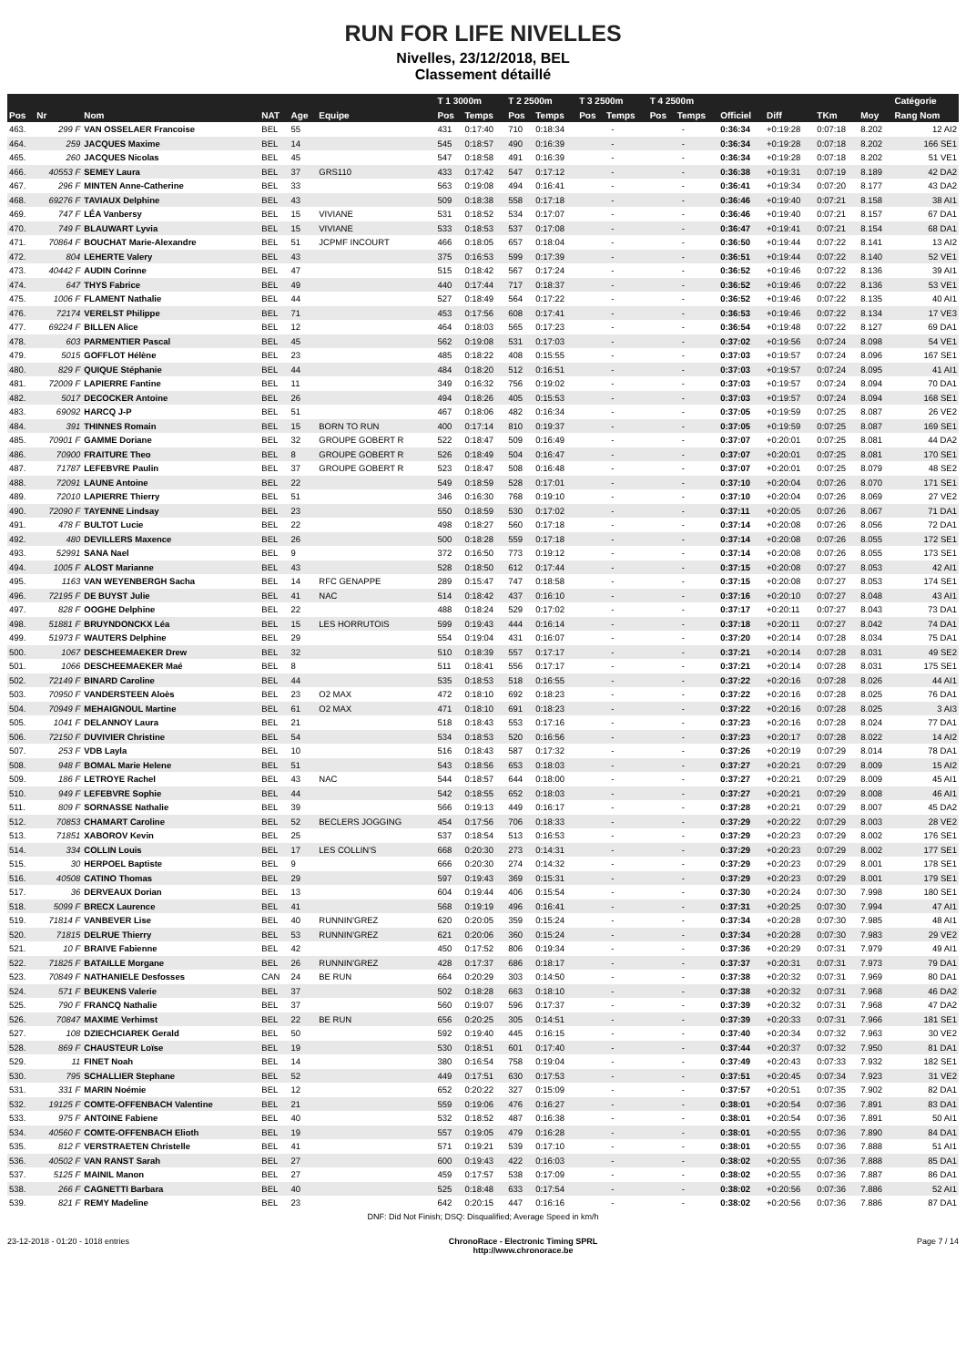RUN FOR LIFE NIVELLES
Nivelles, 23/12/2018, BEL
Classement détaillé
| | | | | | | T 1 3000m | | T 2 2500m | | T 3 2500m | | T 4 2500m | | | | | | Catégorie |
| --- | --- | --- | --- | --- | --- | --- | --- | --- | --- | --- | --- | --- | --- | --- | --- | --- | --- | --- |
| Pos | Nr | Nom | NAT | Age | Equipe | Pos | Temps | Pos | Temps | Pos | Temps | Pos | Temps | Officiel | Diff | TKm | Moy | Rang Nom |
| 463. | 299 F | VAN OSSELAER Francoise | BEL | 55 | | 431 | 0:17:40 | 710 | 0:18:34 | - | | - | | 0:36:34 | +0:19:28 | 0:07:18 | 8.202 | 12 AI2 |
| 464. | 259 | JACQUES Maxime | BEL | 14 | | 545 | 0:18:57 | 490 | 0:16:39 | - | | - | | 0:36:34 | +0:19:28 | 0:07:18 | 8.202 | 166 SE1 |
| 465. | 260 | JACQUES Nicolas | BEL | 45 | | 547 | 0:18:58 | 491 | 0:16:39 | - | | - | | 0:36:34 | +0:19:28 | 0:07:18 | 8.202 | 51 VE1 |
| 466. | 40553 F | SEMEY Laura | BEL | 37 | GRS110 | 433 | 0:17:42 | 547 | 0:17:12 | - | | - | | 0:36:38 | +0:19:31 | 0:07:19 | 8.189 | 42 DA2 |
| 467. | 296 F | MINTEN Anne-Catherine | BEL | 33 | | 563 | 0:19:08 | 494 | 0:16:41 | - | | - | | 0:36:41 | +0:19:34 | 0:07:20 | 8.177 | 43 DA2 |
| 468. | 69276 F | TAVIAUX Delphine | BEL | 43 | | 509 | 0:18:38 | 558 | 0:17:18 | - | | - | | 0:36:46 | +0:19:40 | 0:07:21 | 8.158 | 38 AI1 |
| 469. | 747 F | LÉA Vanbersy | BEL | 15 | VIVIANE | 531 | 0:18:52 | 534 | 0:17:07 | - | | - | | 0:36:46 | +0:19:40 | 0:07:21 | 8.157 | 67 DA1 |
| 470. | 749 F | BLAUWART Lyvia | BEL | 15 | VIVIANE | 533 | 0:18:53 | 537 | 0:17:08 | - | | - | | 0:36:47 | +0:19:41 | 0:07:21 | 8.154 | 68 DA1 |
| 471. | 70864 F | BOUCHAT Marie-Alexandre | BEL | 51 | JCPMF INCOURT | 466 | 0:18:05 | 657 | 0:18:04 | - | | - | | 0:36:50 | +0:19:44 | 0:07:22 | 8.141 | 13 AI2 |
| 472. | 804 | LEHERTE Valery | BEL | 43 | | 375 | 0:16:53 | 599 | 0:17:39 | - | | - | | 0:36:51 | +0:19:44 | 0:07:22 | 8.140 | 52 VE1 |
| 473. | 40442 F | AUDIN Corinne | BEL | 47 | | 515 | 0:18:42 | 567 | 0:17:24 | - | | - | | 0:36:52 | +0:19:46 | 0:07:22 | 8.136 | 39 AI1 |
| 474. | 647 | THYS Fabrice | BEL | 49 | | 440 | 0:17:44 | 717 | 0:18:37 | - | | - | | 0:36:52 | +0:19:46 | 0:07:22 | 8.136 | 53 VE1 |
| 475. | 1006 F | FLAMENT Nathalie | BEL | 44 | | 527 | 0:18:49 | 564 | 0:17:22 | - | | - | | 0:36:52 | +0:19:46 | 0:07:22 | 8.135 | 40 AI1 |
| 476. | 72174 | VERELST Philippe | BEL | 71 | | 453 | 0:17:56 | 608 | 0:17:41 | - | | - | | 0:36:53 | +0:19:46 | 0:07:22 | 8.134 | 17 VE3 |
| 477. | 69224 F | BILLEN Alice | BEL | 12 | | 464 | 0:18:03 | 565 | 0:17:23 | - | | - | | 0:36:54 | +0:19:48 | 0:07:22 | 8.127 | 69 DA1 |
| 478. | 603 | PARMENTIER Pascal | BEL | 45 | | 562 | 0:19:08 | 531 | 0:17:03 | - | | - | | 0:37:02 | +0:19:56 | 0:07:24 | 8.098 | 54 VE1 |
| 479. | 5015 | GOFFLOT Hélène | BEL | 23 | | 485 | 0:18:22 | 408 | 0:15:55 | - | | - | | 0:37:03 | +0:19:57 | 0:07:24 | 8.096 | 167 SE1 |
| 480. | 829 F | QUIQUE Stéphanie | BEL | 44 | | 484 | 0:18:20 | 512 | 0:16:51 | - | | - | | 0:37:03 | +0:19:57 | 0:07:24 | 8.095 | 41 AI1 |
| 481. | 72009 F | LAPIERRE Fantine | BEL | 11 | | 349 | 0:16:32 | 756 | 0:19:02 | - | | - | | 0:37:03 | +0:19:57 | 0:07:24 | 8.094 | 70 DA1 |
| 482. | 5017 | DECOCKER Antoine | BEL | 26 | | 494 | 0:18:26 | 405 | 0:15:53 | - | | - | | 0:37:03 | +0:19:57 | 0:07:24 | 8.094 | 168 SE1 |
| 483. | 69092 | HARCQ J-P | BEL | 51 | | 467 | 0:18:06 | 482 | 0:16:34 | - | | - | | 0:37:05 | +0:19:59 | 0:07:25 | 8.087 | 26 VE2 |
| 484. | 391 | THINNES Romain | BEL | 15 | BORN TO RUN | 400 | 0:17:14 | 810 | 0:19:37 | - | | - | | 0:37:05 | +0:19:59 | 0:07:25 | 8.087 | 169 SE1 |
| 485. | 70901 F | GAMME Doriane | BEL | 32 | GROUPE GOBERT R | 522 | 0:18:47 | 509 | 0:16:49 | - | | - | | 0:37:07 | +0:20:01 | 0:07:25 | 8.081 | 44 DA2 |
| 486. | 70900 | FRAITURE Theo | BEL | 8 | GROUPE GOBERT R | 526 | 0:18:49 | 504 | 0:16:47 | - | | - | | 0:37:07 | +0:20:01 | 0:07:25 | 8.081 | 170 SE1 |
| 487. | 71787 | LEFEBVRE Paulin | BEL | 37 | GROUPE GOBERT R | 523 | 0:18:47 | 508 | 0:16:48 | - | | - | | 0:37:07 | +0:20:01 | 0:07:25 | 8.079 | 48 SE2 |
| 488. | 72091 | LAUNE Antoine | BEL | 22 | | 549 | 0:18:59 | 528 | 0:17:01 | - | | - | | 0:37:10 | +0:20:04 | 0:07:26 | 8.070 | 171 SE1 |
| 489. | 72010 | LAPIERRE Thierry | BEL | 51 | | 346 | 0:16:30 | 768 | 0:19:10 | - | | - | | 0:37:10 | +0:20:04 | 0:07:26 | 8.069 | 27 VE2 |
| 490. | 72090 F | TAYENNE Lindsay | BEL | 23 | | 550 | 0:18:59 | 530 | 0:17:02 | - | | - | | 0:37:11 | +0:20:05 | 0:07:26 | 8.067 | 71 DA1 |
| 491. | 478 F | BULTOT Lucie | BEL | 22 | | 498 | 0:18:27 | 560 | 0:17:18 | - | | - | | 0:37:14 | +0:20:08 | 0:07:26 | 8.056 | 72 DA1 |
| 492. | 480 | DEVILLERS Maxence | BEL | 26 | | 500 | 0:18:28 | 559 | 0:17:18 | - | | - | | 0:37:14 | +0:20:08 | 0:07:26 | 8.055 | 172 SE1 |
| 493. | 52991 | SANA Nael | BEL | 9 | | 372 | 0:16:50 | 773 | 0:19:12 | - | | - | | 0:37:14 | +0:20:08 | 0:07:26 | 8.055 | 173 SE1 |
| 494. | 1005 F | ALOST Marianne | BEL | 43 | | 528 | 0:18:50 | 612 | 0:17:44 | - | | - | | 0:37:15 | +0:20:08 | 0:07:27 | 8.053 | 42 AI1 |
| 495. | 1163 | VAN WEYENBERGH Sacha | BEL | 14 | RFC GENAPPE | 289 | 0:15:47 | 747 | 0:18:58 | - | | - | | 0:37:15 | +0:20:08 | 0:07:27 | 8.053 | 174 SE1 |
| 496. | 72195 F | DE BUYST Julie | BEL | 41 | NAC | 514 | 0:18:42 | 437 | 0:16:10 | - | | - | | 0:37:16 | +0:20:10 | 0:07:27 | 8.048 | 43 AI1 |
| 497. | 828 F | OOGHE Delphine | BEL | 22 | | 488 | 0:18:24 | 529 | 0:17:02 | - | | - | | 0:37:17 | +0:20:11 | 0:07:27 | 8.043 | 73 DA1 |
| 498. | 51881 F | BRUYNDONCKX Léa | BEL | 15 | LES HORRUTOIS | 599 | 0:19:43 | 444 | 0:16:14 | - | | - | | 0:37:18 | +0:20:11 | 0:07:27 | 8.042 | 74 DA1 |
| 499. | 51973 F | WAUTERS Delphine | BEL | 29 | | 554 | 0:19:04 | 431 | 0:16:07 | - | | - | | 0:37:20 | +0:20:14 | 0:07:28 | 8.034 | 75 DA1 |
| 500. | 1067 | DESCHEEMAEKER Drew | BEL | 32 | | 510 | 0:18:39 | 557 | 0:17:17 | - | | - | | 0:37:21 | +0:20:14 | 0:07:28 | 8.031 | 49 SE2 |
| 501. | 1066 | DESCHEEMAEKER Maé | BEL | 8 | | 511 | 0:18:41 | 556 | 0:17:17 | - | | - | | 0:37:21 | +0:20:14 | 0:07:28 | 8.031 | 175 SE1 |
| 502. | 72149 F | BINARD Caroline | BEL | 44 | | 535 | 0:18:53 | 518 | 0:16:55 | - | | - | | 0:37:22 | +0:20:16 | 0:07:28 | 8.026 | 44 AI1 |
| 503. | 70950 F | VANDERSTEEN Aloès | BEL | 23 | O2 MAX | 472 | 0:18:10 | 692 | 0:18:23 | - | | - | | 0:37:22 | +0:20:16 | 0:07:28 | 8.025 | 76 DA1 |
| 504. | 70949 F | MEHAIGNOUL Martine | BEL | 61 | O2 MAX | 471 | 0:18:10 | 691 | 0:18:23 | - | | - | | 0:37:22 | +0:20:16 | 0:07:28 | 8.025 | 3 AI3 |
| 505. | 1041 F | DELANNOY Laura | BEL | 21 | | 518 | 0:18:43 | 553 | 0:17:16 | - | | - | | 0:37:23 | +0:20:16 | 0:07:28 | 8.024 | 77 DA1 |
| 506. | 72150 F | DUVIVIER Christine | BEL | 54 | | 534 | 0:18:53 | 520 | 0:16:56 | - | | - | | 0:37:23 | +0:20:17 | 0:07:28 | 8.022 | 14 AI2 |
| 507. | 253 F | VDB Layla | BEL | 10 | | 516 | 0:18:43 | 587 | 0:17:32 | - | | - | | 0:37:26 | +0:20:19 | 0:07:29 | 8.014 | 78 DA1 |
| 508. | 948 F | BOMAL Marie Helene | BEL | 51 | | 543 | 0:18:56 | 653 | 0:18:03 | - | | - | | 0:37:27 | +0:20:21 | 0:07:29 | 8.009 | 15 AI2 |
| 509. | 186 F | LETROYE Rachel | BEL | 43 | NAC | 544 | 0:18:57 | 644 | 0:18:00 | - | | - | | 0:37:27 | +0:20:21 | 0:07:29 | 8.009 | 45 AI1 |
| 510. | 949 F | LEFEBVRE Sophie | BEL | 44 | | 542 | 0:18:55 | 652 | 0:18:03 | - | | - | | 0:37:27 | +0:20:21 | 0:07:29 | 8.008 | 46 AI1 |
| 511. | 809 F | SORNASSE Nathalie | BEL | 39 | | 566 | 0:19:13 | 449 | 0:16:17 | - | | - | | 0:37:28 | +0:20:21 | 0:07:29 | 8.007 | 45 DA2 |
| 512. | 70853 | CHAMART Caroline | BEL | 52 | BECLERS JOGGING | 454 | 0:17:56 | 706 | 0:18:33 | - | | - | | 0:37:29 | +0:20:22 | 0:07:29 | 8.003 | 28 VE2 |
| 513. | 71851 | XABOROV Kevin | BEL | 25 | | 537 | 0:18:54 | 513 | 0:16:53 | - | | - | | 0:37:29 | +0:20:23 | 0:07:29 | 8.002 | 176 SE1 |
| 514. | 334 | COLLIN Louis | BEL | 17 | LES COLLIN'S | 668 | 0:20:30 | 273 | 0:14:31 | - | | - | | 0:37:29 | +0:20:23 | 0:07:29 | 8.002 | 177 SE1 |
| 515. | 30 | HERPOEL Baptiste | BEL | 9 | | 666 | 0:20:30 | 274 | 0:14:32 | - | | - | | 0:37:29 | +0:20:23 | 0:07:29 | 8.001 | 178 SE1 |
| 516. | 40508 | CATINO Thomas | BEL | 29 | | 597 | 0:19:43 | 369 | 0:15:31 | - | | - | | 0:37:29 | +0:20:23 | 0:07:29 | 8.001 | 179 SE1 |
| 517. | 36 | DERVEAUX Dorian | BEL | 13 | | 604 | 0:19:44 | 406 | 0:15:54 | - | | - | | 0:37:30 | +0:20:24 | 0:07:30 | 7.998 | 180 SE1 |
| 518. | 5099 F | BRECX Laurence | BEL | 41 | | 568 | 0:19:19 | 496 | 0:16:41 | - | | - | | 0:37:31 | +0:20:25 | 0:07:30 | 7.994 | 47 AI1 |
| 519. | 71814 F | VANBEVER Lise | BEL | 40 | RUNNIN'GREZ | 620 | 0:20:05 | 359 | 0:15:24 | - | | - | | 0:37:34 | +0:20:28 | 0:07:30 | 7.985 | 48 AI1 |
| 520. | 71815 | DELRUE Thierry | BEL | 53 | RUNNIN'GREZ | 621 | 0:20:06 | 360 | 0:15:24 | - | | - | | 0:37:34 | +0:20:28 | 0:07:30 | 7.983 | 29 VE2 |
| 521. | 10 F | BRAIVE Fabienne | BEL | 42 | | 450 | 0:17:52 | 806 | 0:19:34 | - | | - | | 0:37:36 | +0:20:29 | 0:07:31 | 7.979 | 49 AI1 |
| 522. | 71825 F | BATAILLE Morgane | BEL | 26 | RUNNIN'GREZ | 428 | 0:17:37 | 686 | 0:18:17 | - | | - | | 0:37:37 | +0:20:31 | 0:07:31 | 7.973 | 79 DA1 |
| 523. | 70849 F | NATHANIELE Desfosses | CAN | 24 | BE RUN | 664 | 0:20:29 | 303 | 0:14:50 | - | | - | | 0:37:38 | +0:20:32 | 0:07:31 | 7.969 | 80 DA1 |
| 524. | 571 F | BEUKENS Valerie | BEL | 37 | | 502 | 0:18:28 | 663 | 0:18:10 | - | | - | | 0:37:38 | +0:20:32 | 0:07:31 | 7.968 | 46 DA2 |
| 525. | 790 F | FRANCQ Nathalie | BEL | 37 | | 560 | 0:19:07 | 596 | 0:17:37 | - | | - | | 0:37:39 | +0:20:32 | 0:07:31 | 7.968 | 47 DA2 |
| 526. | 70847 | MAXIME Verhimst | BEL | 22 | BE RUN | 656 | 0:20:25 | 305 | 0:14:51 | - | | - | | 0:37:39 | +0:20:33 | 0:07:31 | 7.966 | 181 SE1 |
| 527. | 108 | DZIECHCIAREK Gerald | BEL | 50 | | 592 | 0:19:40 | 445 | 0:16:15 | - | | - | | 0:37:40 | +0:20:34 | 0:07:32 | 7.963 | 30 VE2 |
| 528. | 869 F | CHAUSTEUR Loïse | BEL | 19 | | 530 | 0:18:51 | 601 | 0:17:40 | - | | - | | 0:37:44 | +0:20:37 | 0:07:32 | 7.950 | 81 DA1 |
| 529. | 11 | FINET Noah | BEL | 14 | | 380 | 0:16:54 | 758 | 0:19:04 | - | | - | | 0:37:49 | +0:20:43 | 0:07:33 | 7.932 | 182 SE1 |
| 530. | 795 | SCHALLIER Stephane | BEL | 52 | | 449 | 0:17:51 | 630 | 0:17:53 | - | | - | | 0:37:51 | +0:20:45 | 0:07:34 | 7.923 | 31 VE2 |
| 531. | 331 F | MARIN Noémie | BEL | 12 | | 652 | 0:20:22 | 327 | 0:15:09 | - | | - | | 0:37:57 | +0:20:51 | 0:07:35 | 7.902 | 82 DA1 |
| 532. | 19125 F | COMTE-OFFENBACH Valentine | BEL | 21 | | 559 | 0:19:06 | 476 | 0:16:27 | - | | - | | 0:38:01 | +0:20:54 | 0:07:36 | 7.891 | 83 DA1 |
| 533. | 975 F | ANTOINE Fabiene | BEL | 40 | | 532 | 0:18:52 | 487 | 0:16:38 | - | | - | | 0:38:01 | +0:20:54 | 0:07:36 | 7.891 | 50 AI1 |
| 534. | 40560 F | COMTE-OFFENBACH Elioth | BEL | 19 | | 557 | 0:19:05 | 479 | 0:16:28 | - | | - | | 0:38:01 | +0:20:55 | 0:07:36 | 7.890 | 84 DA1 |
| 535. | 812 F | VERSTRAETEN Christelle | BEL | 41 | | 571 | 0:19:21 | 539 | 0:17:10 | - | | - | | 0:38:01 | +0:20:55 | 0:07:36 | 7.888 | 51 AI1 |
| 536. | 40502 F | VAN RANST Sarah | BEL | 27 | | 600 | 0:19:43 | 422 | 0:16:03 | - | | - | | 0:38:02 | +0:20:55 | 0:07:36 | 7.888 | 85 DA1 |
| 537. | 5125 F | MAINIL Manon | BEL | 27 | | 459 | 0:17:57 | 538 | 0:17:09 | - | | - | | 0:38:02 | +0:20:55 | 0:07:36 | 7.887 | 86 DA1 |
| 538. | 266 F | CAGNETTI Barbara | BEL | 40 | | 525 | 0:18:48 | 633 | 0:17:54 | - | | - | | 0:38:02 | +0:20:56 | 0:07:36 | 7.886 | 52 AI1 |
| 539. | 821 F | REMY Madeline | BEL | 23 | | 642 | 0:20:15 | 447 | 0:16:16 | - | | - | | 0:38:02 | +0:20:56 | 0:07:36 | 7.886 | 87 DA1 |
| DNF: Did Not Finish; DSQ: Disqualified; Average Speed in km/h | | | | | | | | | | | | | | | | | | |
23-12-2018 - 01:20 - 1018 entries ChronoRace - Electronic Timing SPRL
http://www.chronorace.be Page 7 / 14